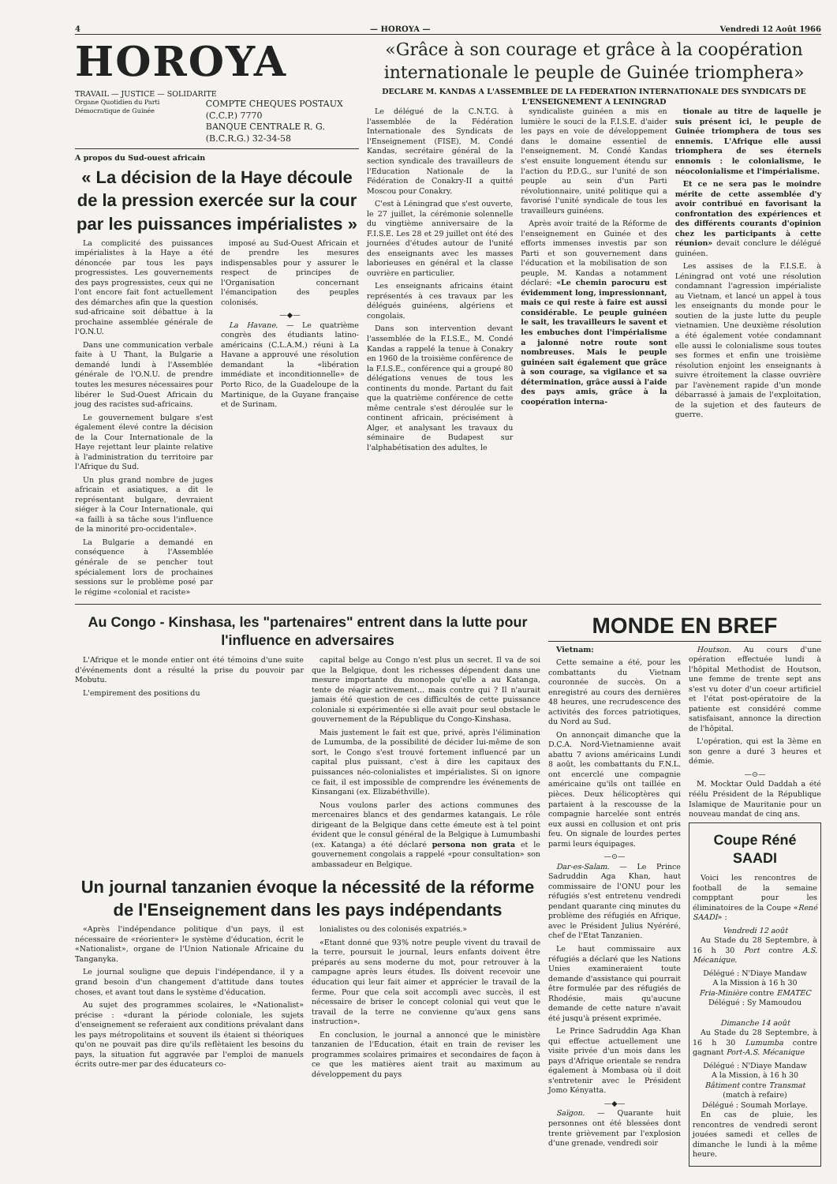4 — HOROYA — Vendredi 12 Août 1966
HOROYA
TRAVAIL — JUSTICE — SOLIDARITE
Organe Quotidien du Parti Démocratique de Guinée
COMPTE CHEQUES POSTAUX (C.C.P.) 7770
BANQUE CENTRALE R. G. (B.C.R.G.) 32-34-58
A propos du Sud-ouest africain
« La décision de la Haye découle de la pression exercée sur la cour par les puissances impérialistes »
La complicité des puissances impérialistes à la Haye a été dénoncée par tous les pays progressistes. Les gouvernements des pays progressistes, ceux qui ne l'ont encore fait font actuellement des démarches afin que la question sud-africaine soit débattue à la prochaine assemblée générale de l'O.N.U.
Dans une communication verbale faite à U Thant, la Bulgarie a demandé lundi à l'Assemblée générale de l'O.N.U. de prendre toutes les mesures nécessaires pour libérer le Sud-Ouest Africain du joug des racistes sud-africains.
Le gouvernement bulgare s'est également élevé contre la décision de la Cour Internationale de la Haye rejettant leur plainte relative à l'administration du territoire par l'Afrique du Sud.
Un plus grand nombre de juges africain et asiatiques, a dit le représentant bulgare, devraient siéger à la Cour Internationale, qui «a failli à sa tâche sous l'influence de la minorité pro-occidentale».
La Bulgarie a demandé en conséquence à l'Assemblée générale de se pencher tout spécialement lors de prochaines sessions sur le problème posé par le régime «colonial et raciste»
imposé au Sud-Ouest Africain et de prendre les mesures indispensables pour y assurer le respect de principes de l'Organisation concernant l'émancipation des peuples colonisés.
—◆—
La Havane. — Le quatrième congrès des étudiants latino-américains (C.L.A.M.) réuni à La Havane a approuvé une résolution demandant la «libération immédiate et inconditionnelle» de Porto Rico, de la Guadeloupe de la Martinique, de la Guyane française et de Surinam.
«Grâce à son courage et grâce à la coopération internationale le peuple de Guinée triomphera»
DECLARE M. KANDAS A L'ASSEMBLEE DE LA FEDERATION INTERNATIONALE DES SYNDICATS DE L'ENSEIGNEMENT A LENINGRAD
Le délégué de la C.N.T.G. à l'assemblée de la Fédération Internationale des Syndicats de l'Enseignement (FISE), M. Condé Kandas, secrétaire général de la section syndicale des travailleurs de l'Education Nationale de la Fédération de Conakry-II a quitté Moscou pour Conakry.
C'est à Léningrad que s'est ouverte, le 27 juillet, la cérémonie solennelle du vingtième anniversaire de la F.I.S.E. Les 28 et 29 juillet ont été des journées d'études autour de l'unité des enseignants avec les masses laborieuses en général et la classe ouvrière en particulier.
Les enseignants africains étaint représentés à ces travaux par les délégués guinéens, algériens et congolais.
Dans son intervention devant l'assemblée de la F.I.S.E., M. Condé Kandas a rappelé la tenue à Conakry en 1960 de la troisième conférence de la F.I.S.E., conférence qui a groupé 80 délégations venues de tous les continents du monde. Partant du fait que la quatrième conférence de cette même centrale s'est déroulée sur le continent africain, précisément à Alger, et analysant les travaux du séminaire de Budapest sur l'alphabétisation des adultes, le
syndicaliste guinéen a mis en lumière le souci de la F.I.S.E. d'aider les pays en voie de développement dans le domaine essentiel de l'enseignement. M. Condé Kandas s'est ensuite longuement étendu sur l'action du P.D.G., sur l'unité de son peuple au sein d'un Parti révolutionnaire, unité politique qui a favorisé l'unité syndicale de tous les travailleurs guinéens.
Après avoir traité de la Réforme de l'enseignement en Guinée et des efforts immenses investis par son Parti et son gouvernement dans l'éducation et la mobilisation de son peuple, M. Kandas a notamment déclaré: «Le chemin parocuru est évidemment long, impressionnant, mais ce qui reste à faire est aussi considérable. Le peuple guinéen le sait, les travailleurs le savent et les embuches dont l'impérialisme a jalonné notre route sont nombreuses. Mais le peuple guinéen sait également que grâce à son courage, sa vigilance et sa détermination, grâce aussi à l'aide des pays amis, grâce à la coopération interna-
tionale au titre de laquelle je suis présent ici, le peuple de Guinée triomphera de tous ses ennemis. L'Afrique elle aussi triomphera de ses éternels ennomis : le colonialisme, le néocolonialisme et l'impérialisme.
Et ce ne sera pas le moindre mérite de cette assemblée d'y avoir contribué en favorisant la confrontation des expériences et des différents courants d'opinion chez les participants à cette réunion» devait conclure le délégué guinéen.
Les assises de la F.I.S.E. à Léningrad ont voté une résolution condamnant l'agression impérialiste au Vietnam, et lancé un appel à tous les enseignants du monde pour le soutien de la juste lutte du peuple vietnamien. Une deuxième résolution a été également votée condamnant elle aussi le colonialisme sous toutes ses formes et enfin une troisième résolution enjoint les enseignants à suivre étroitement la classe ouvrière par l'avènement rapide d'un monde débarrassé à jamais de l'exploitation, de la sujetion et des fauteurs de guerre.
Au Congo - Kinshasa, les "partenaires" entrent dans la lutte pour l'influence en adversaires
L'Afrique et le monde entier ont été témoins d'une suite d'événements dont a résulté la prise du pouvoir par Mobutu.
L'empirement des positions du
capital belge au Congo n'est plus un secret. Il va de soi que la Belgique, dont les richesses dépendent dans une mesure importante du monopole qu'elle a au Katanga, tente de réagir activement... mais contre qui ? Il n'aurait jamais été question de ces difficultés de cette puissance coloniale si expérimentée si elle avait pour seul obstacle le gouvernement de la République du Congo-Kinshasa.
Mais justement le fait est que, privé, après l'élimination de Lumumba, de la possibilité de décider lui-même de son sort, le Congo s'est trouvé fortement influencé par un capital plus puissant, c'est à dire les capitaux des puissances néo-colonialistes et impérialistes. Si on ignore ce fait, il est impossible de comprendre les événements de Kinsangani (ex. Elizabéthville).
Nous voulons parler des actions communes des mercenaires blancs et des gendarmes katangais. Le rôle dirigeant de la Belgique dans cette émeute est à tel point évident que le consul général de la Belgique à Lumumbashi (ex. Katanga) a été déclaré persona non grata et le gouvernement congolais a rappelé «pour consultation» son ambassadeur en Belgique.
Un journal tanzanien évoque la nécessité de la réforme de l'Enseignement dans les pays indépendants
«Après l'indépendance politique d'un pays, il est nécessaire de «réorienter» le système d'éducation, écrit le «Nationalist», organe de l'Union Nationale Africaine du Tanganyka.
Le journal souligne que depuis l'indépendance, il y a grand besoin d'un changement d'attitude dans toutes choses, et avant tout dans le système d'éducation.
Au sujet des programmes scolaires, le «Nationalist» précise : «durant la période coloniale, les sujets d'enseignement se referaient aux conditions prévalant dans les pays métropolitains et souvent ils étaient si théoriques qu'on ne pouvait pas dire qu'ils reflètaient les besoins du pays, la situation fut aggravée par l'emploi de manuels écrits outre-mer par des éducateurs co-
lonialistes ou des colonisés expatriés.»
«Etant donné que 93% notre peuple vivent du travail de la terre, poursuit le journal, leurs enfants doivent être préparés au sens moderne du mot, pour retrouver à la campagne après leurs études. Ils doivent recevoir une éducation qui leur fait aimer et apprécier le travail de la ferme. Pour que cela soit accompli avec succès, il est nécessaire de briser le concept colonial qui veut que le travail de la terre ne convienne qu'aux gens sans instruction».
En conclusion, le journal a annoncé que le ministère tanzanien de l'Education, était en train de reviser les programmes scolaires primaires et secondaires de façon à ce que les matières aient trait au maximum au développement du pays
MONDE EN BREF
Vietnam:
Cette semaine a été, pour les combattants du Vietnam couronnée de succès. On a enregistré au cours des dernières 48 heures, une recrudescence des activités des forces patriotiques, du Nord au Sud.
On annonçait dimanche que la D.C.A. Nord-Vietnamienne avait abattu 7 avions américains Lundi 8 août, les combattants du F.N.L. ont encerclé une compagnie américaine qu'ils ont taillée en pièces. Deux hélicoptères qui partaient à la rescousse de la compagnie harcelée sont entrés eux aussi en collusion et ont pris feu. On signale de lourdes pertes parmi leurs équipages.
—⊙—
Dar-es-Salam. — Le Prince Sadruddin Aga Khan, haut commissaire de l'ONU pour les réfugiés s'est entretenu vendredi pendant quarante cinq minutes du problème des réfugiés en Afrique, avec le Président Julius Nyéréré, chef de l'Etat Tanzanien.
Le haut commissaire aux réfugiés a déclaré que les Nations Unies examineraient toute demande d'assistance qui pourrait être formulée par des réfugiés de Rhodésie, mais qu'aucune demande de cette nature n'avait été jusqu'à présent exprimée.
Le Prince Sadruddin Aga Khan qui effectue actuellement une visite privée d'un mois dans les pays d'Afrique orientale se rendra également à Mombasa où il doit s'entretenir avec le Président Jomo Kényatta.
—◆—
Saïgon. — Quarante huit personnes ont été blessées dont trente grièvement par l'explosion d'une grenade, vendredi soir
Houtson. Au cours d'une opération effectuée lundi à l'hôpital Methodist de Houtson, une femme de trente sept ans s'est vu doter d'un coeur artificiel et l'état post-opératoire de la patiente est considéré comme satisfaisant, annonce la direction de l'hôpital.
L'opération, qui est la 3ème en son genre a duré 3 heures et démie.
—⊙—
M. Mocktar Ould Daddah a été réélu Président de la République Islamique de Mauritanie pour un nouveau mandat de cinq ans.
Coupe Réné SAADI
Voici les rencontres de football de la semaine compptant pour les éliminatoires de la Coupe «René SAADI» :
Vendredi 12 août
Au Stade du 28 Septembre, à 16 h 30 Port contre A.S. Mécanique.
Délégué : N'Diaye Mandaw
A la Mission à 16 h 30
Fria-Minière contre EMATEC
Délégué : Sy Mamoudou
Dimanche 14 août
Au Stade du 28 Septembre, à 16 h 30 Lumumba contre gagnant Port-A.S. Mécanique
Délégué : N'Diaye Mandaw
A la Mission, à 16 h 30
Bâtiment contre Transmat
(match à refaire)
Délégué : Soumah Morlaye.
En cas de pluie, les rencontres de vendredi seront jouées samedi et celles de dimanche le lundi à la même heure.